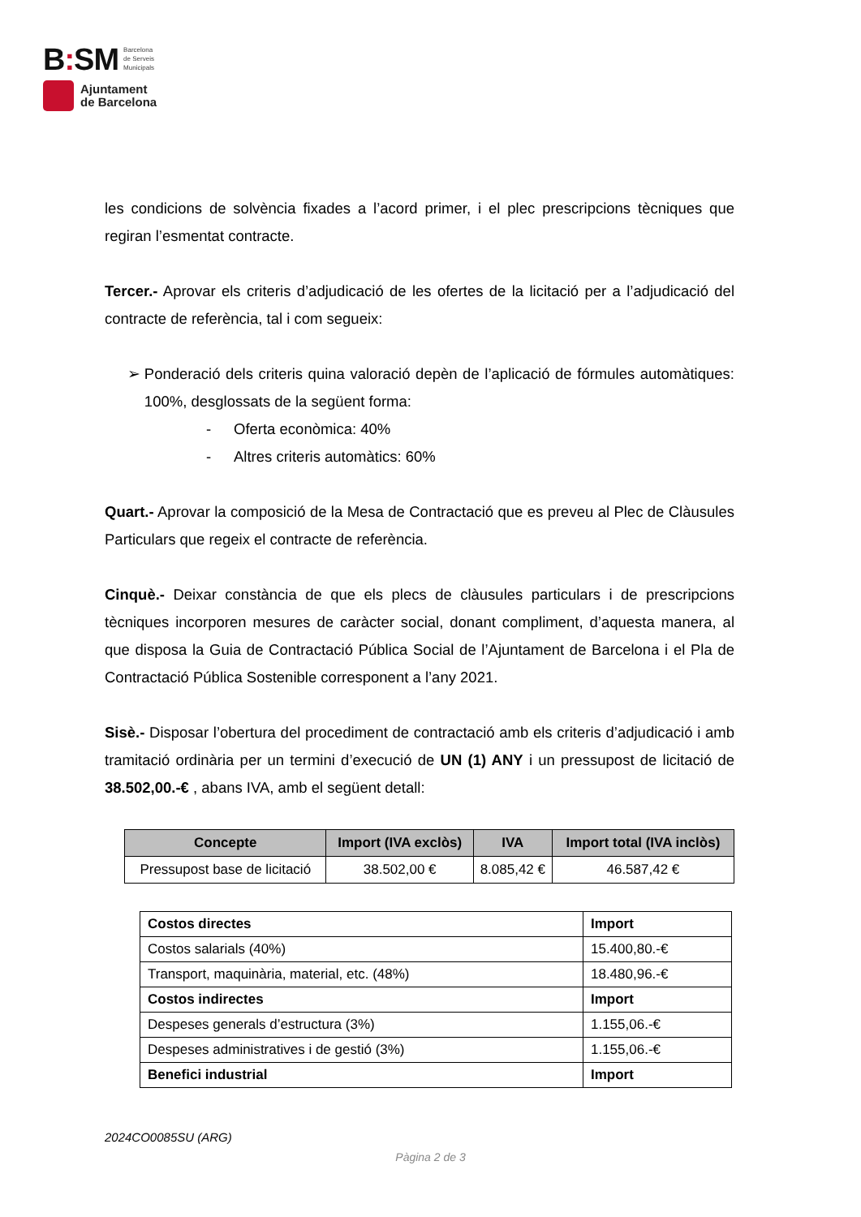B: SM Barcelona
de Serveis
Municipals
Ajuntament
de Barcelona
les condicions de solvència fixades a l’acord primer, i el plec prescripcions tècniques que regiran l’esmentat contracte.
Tercer.- Aprovar els criteris d’adjudicació de les ofertes de la licitació per a l’adjudicació del contracte de referència, tal i com segueix:
➢ Ponderació dels criteris quina valoració depèn de l’aplicació de fórmules automàtiques: 100%, desglossats de la següent forma:
- Oferta econòmica: 40%
- Altres criteris automàtics: 60%
Quart.- Aprovar la composició de la Mesa de Contractació que es preveu al Plec de Clàusules Particulars que regeix el contracte de referència.
Cinquè.- Deixar constància de que els plecs de clàusules particulars i de prescripcions tècniques incorporen mesures de caràcter social, donant compliment, d’aquesta manera, al que disposa la Guia de Contractació Pública Social de l’Ajuntament de Barcelona i el Pla de Contractació Pública Sostenible corresponent a l’any 2021.
Sisè.- Disposar l’obertura del procediment de contractació amb els criteris d’adjudicació i amb tramitació ordinària per un termini d’execució de UN (1) ANY i un pressupost de licitació de 38.502,00.-€ , abans IVA, amb el següent detall:
| Concepte | Import (IVA exclòs) | IVA | Import total (IVA inclòs) |
| --- | --- | --- | --- |
| Pressupost base de licitació | 38.502,00 € | 8.085,42 € | 46.587,42 € |
| Costos directes | Import |
| Costos salarials (40%) | 15.400,80.-€ |
| Transport, maquinària, material, etc. (48%) | 18.480,96.-€ |
| Costos indirectes | Import |
| Despeses generals d’estructura (3%) | 1.155,06.-€ |
| Despeses administratives i de gestió (3%) | 1.155,06.-€ |
| Benefici industrial | Import |
2024CO0085SU (ARG)
Pàgina 2 de 3